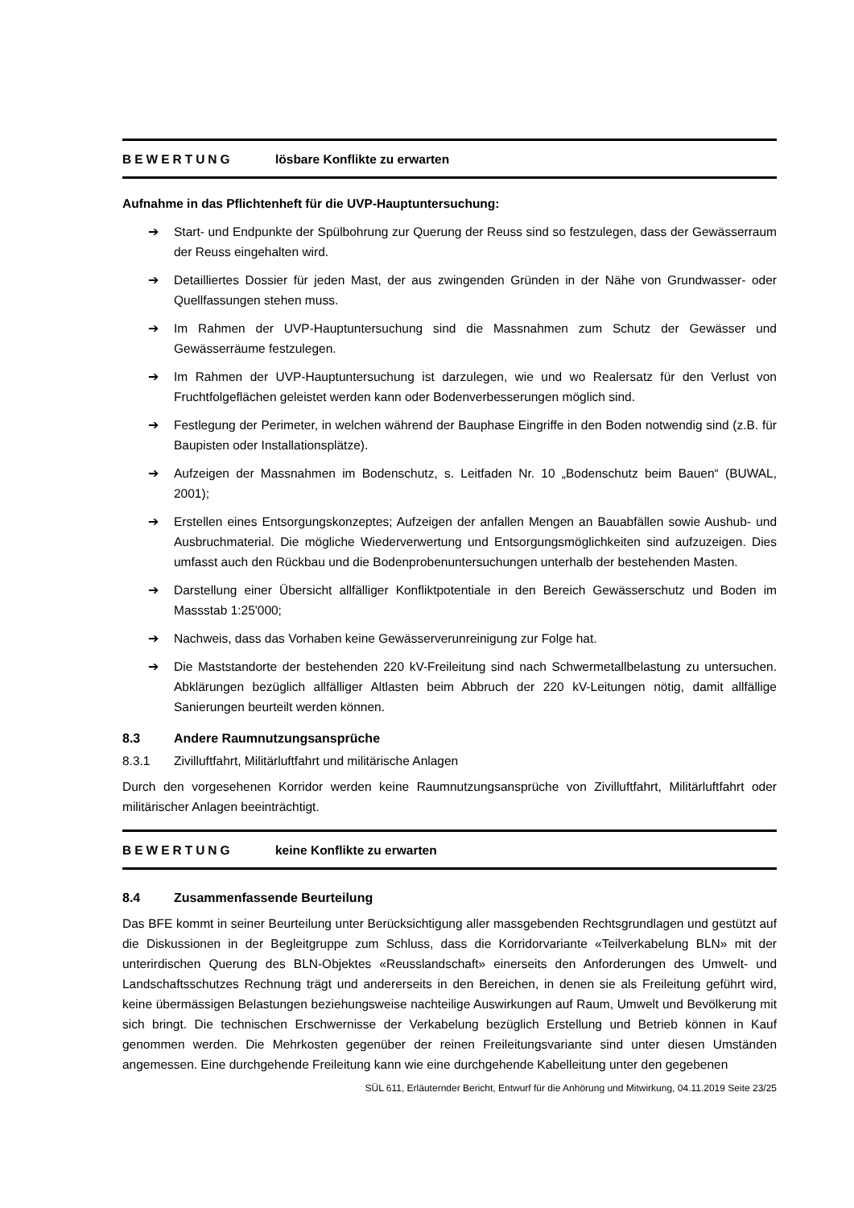BEWERTUNG lösbare Konflikte zu erwarten
Aufnahme in das Pflichtenheft für die UVP-Hauptuntersuchung:
➔ Start- und Endpunkte der Spülbohrung zur Querung der Reuss sind so festzulegen, dass der Gewässerraum der Reuss eingehalten wird.
➔ Detailliertes Dossier für jeden Mast, der aus zwingenden Gründen in der Nähe von Grundwasser- oder Quellfassungen stehen muss.
➔ Im Rahmen der UVP-Hauptuntersuchung sind die Massnahmen zum Schutz der Gewässer und Gewässerräume festzulegen.
➔ Im Rahmen der UVP-Hauptuntersuchung ist darzulegen, wie und wo Realersatz für den Verlust von Fruchtfolgeflächen geleistet werden kann oder Bodenverbesserungen möglich sind.
➔ Festlegung der Perimeter, in welchen während der Bauphase Eingriffe in den Boden notwendig sind (z.B. für Baupisten oder Installationsplätze).
➔ Aufzeigen der Massnahmen im Bodenschutz, s. Leitfaden Nr. 10 „Bodenschutz beim Bauen“ (BUWAL, 2001);
➔ Erstellen eines Entsorgungskonzeptes; Aufzeigen der anfallen Mengen an Bauabfällen sowie Aushub- und Ausbruchmaterial. Die mögliche Wiederverwertung und Entsorgungsmöglichkeiten sind aufzuzeigen. Dies umfasst auch den Rückbau und die Bodenprobenuntersuchungen unterhalb der bestehenden Masten.
➔ Darstellung einer Übersicht allfälliger Konfliktpotentiale in den Bereich Gewässerschutz und Boden im Massstab 1:25'000;
➔ Nachweis, dass das Vorhaben keine Gewässerverunreinigung zur Folge hat.
➔ Die Maststandorte der bestehenden 220 kV-Freileitung sind nach Schwermetallbelastung zu untersuchen. Abklärungen bezüglich allfälliger Altlasten beim Abbruch der 220 kV-Leitungen nötig, damit allfällige Sanierungen beurteilt werden können.
8.3 Andere Raumnutzungsansprüche
8.3.1 Zivilluftfahrt, Militärluftfahrt und militärische Anlagen
Durch den vorgesehenen Korridor werden keine Raumnutzungsansprüche von Zivilluftfahrt, Militärluftfahrt oder militärischer Anlagen beeinträchtigt.
BEWERTUNG keine Konflikte zu erwarten
8.4 Zusammenfassende Beurteilung
Das BFE kommt in seiner Beurteilung unter Berücksichtigung aller massgebenden Rechtsgrundlagen und gestützt auf die Diskussionen in der Begleitgruppe zum Schluss, dass die Korridorvariante «Teilverkabelung BLN» mit der unterirdischen Querung des BLN-Objektes «Reusslandschaft» einerseits den Anforderungen des Umwelt- und Landschaftsschutzes Rechnung trägt und andererseits in den Bereichen, in denen sie als Freileitung geführt wird, keine übermässigen Belastungen beziehungsweise nachteilige Auswirkungen auf Raum, Umwelt und Bevölkerung mit sich bringt. Die technischen Erschwernisse der Verkabelung bezüglich Erstellung und Betrieb können in Kauf genommen werden. Die Mehrkosten gegenüber der reinen Freileitungsvariante sind unter diesen Umständen angemessen. Eine durchgehende Freileitung kann wie eine durchgehende Kabelleitung unter den gegebenen
SÜL 611, Erläuternder Bericht, Entwurf für die Anhörung und Mitwirkung, 04.11.2019 Seite 23/25